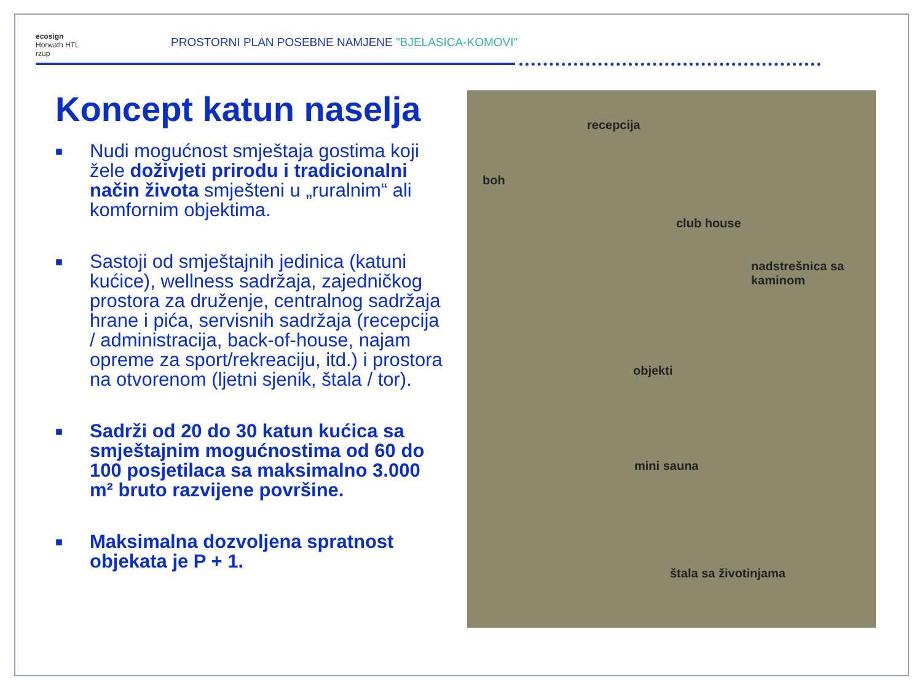ecosign
Horwath HTL
rzup
PROSTORNI PLAN POSEBNE NAMJENE "BJELASICA-KOMOVI"
Koncept katun naselja
■ Nudi mogućnost smještaja gostima koji žele doživjeti prirodu i tradicionalni način života smješteni u „ruralnim“ ali komfornim objektima.
■ Sastoji od smještajnih jedinica (katuni kućice), wellness sadržaja, zajedničkog prostora za druženje, centralnog sadržaja hrane i pića, servisnih sadržaja (recepcija / administracija, back-of-house, najam opreme za sport/rekreaciju, itd.) i prostora na otvorenom (ljetni sjenik, štala / tor).
■ Sadrži od 20 do 30 katun kućica sa smještajnim mogućnostima od 60 do 100 posjetilaca sa maksimalno 3.000 m² bruto razvijene površine.
■ Maksimalna dozvoljena spratnost objekata je P + 1.
recepcija
boh
club house
nadstrešnica sa
kaminom
objekti
mini sauna
štala sa životinjama